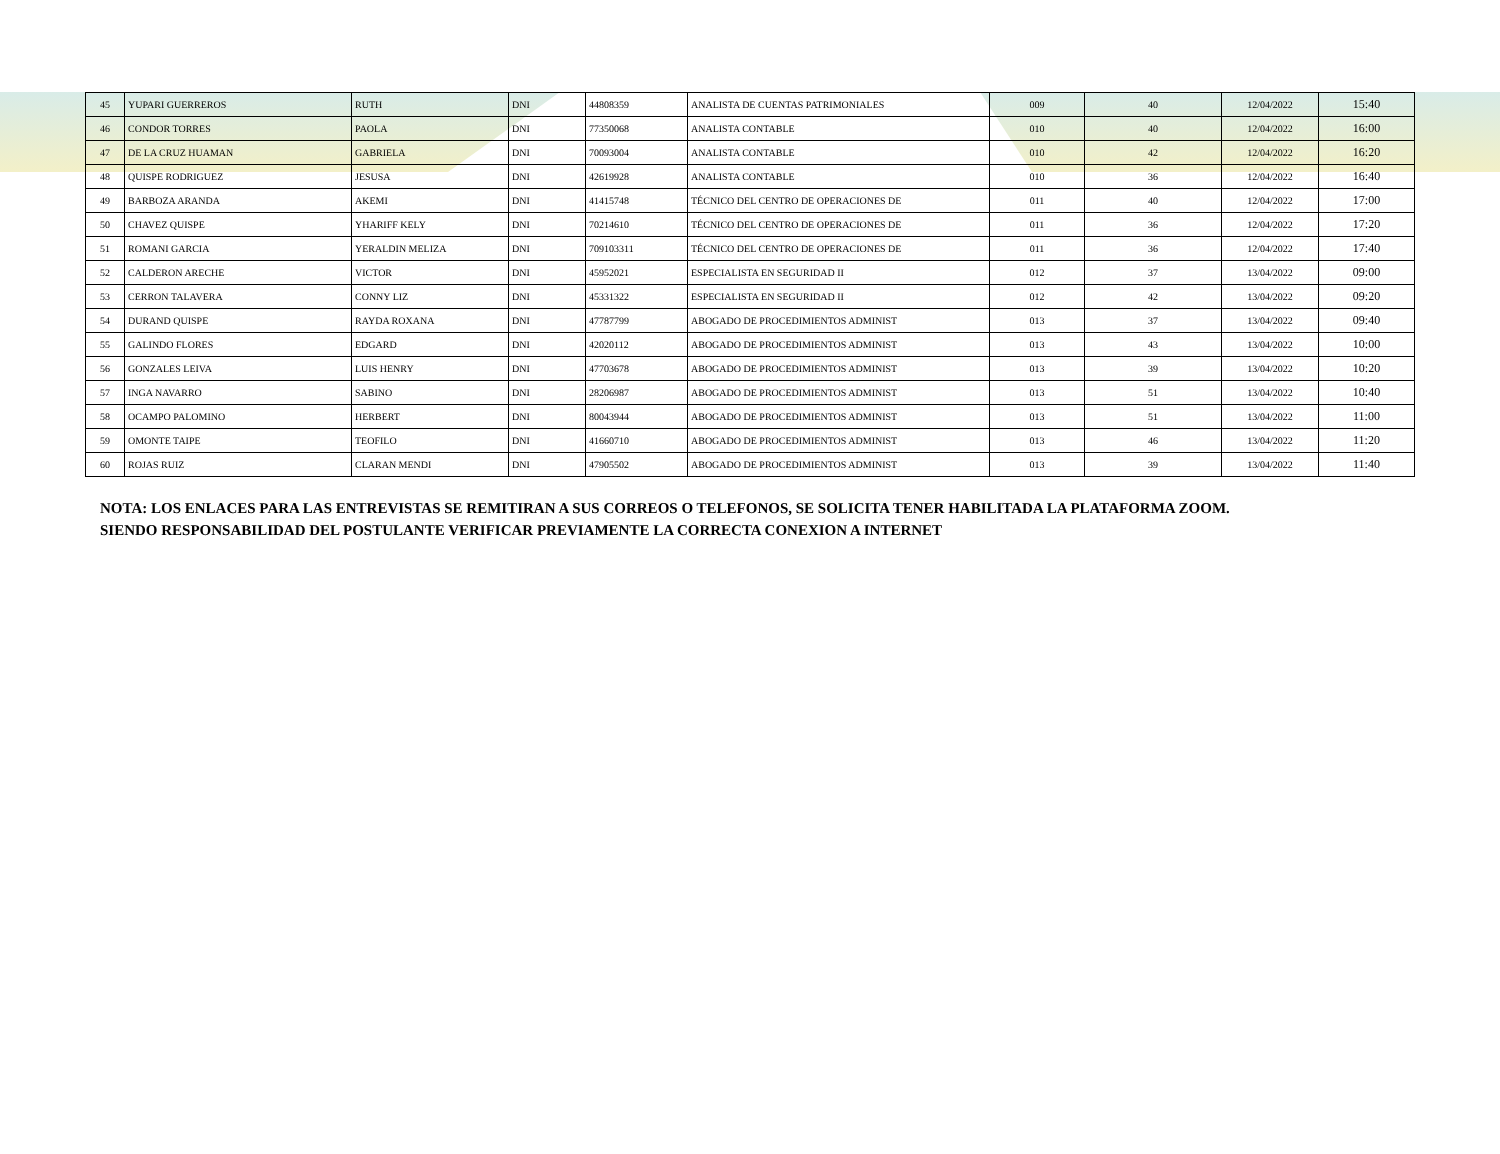| 45 | YUPARI GUERREROS | RUTH | DNI | 44808359 | ANALISTA DE CUENTAS PATRIMONIALES | 009 | 40 | 12/04/2022 | 15:40 |
| 46 | CONDOR TORRES | PAOLA | DNI | 77350068 | ANALISTA CONTABLE | 010 | 40 | 12/04/2022 | 16:00 |
| 47 | DE LA CRUZ HUAMAN | GABRIELA | DNI | 70093004 | ANALISTA CONTABLE | 010 | 42 | 12/04/2022 | 16:20 |
| 48 | QUISPE RODRIGUEZ | JESUSA | DNI | 42619928 | ANALISTA CONTABLE | 010 | 36 | 12/04/2022 | 16:40 |
| 49 | BARBOZA ARANDA | AKEMI | DNI | 41415748 | TÉCNICO DEL CENTRO DE OPERACIONES DE | 011 | 40 | 12/04/2022 | 17:00 |
| 50 | CHAVEZ QUISPE | YHARIFF KELY | DNI | 70214610 | TÉCNICO DEL CENTRO DE OPERACIONES DE | 011 | 36 | 12/04/2022 | 17:20 |
| 51 | ROMANI GARCIA | YERALDIN MELIZA | DNI | 709103311 | TÉCNICO DEL CENTRO DE OPERACIONES DE | 011 | 36 | 12/04/2022 | 17:40 |
| 52 | CALDERON ARECHE | VICTOR | DNI | 45952021 | ESPECIALISTA EN SEGURIDAD II | 012 | 37 | 13/04/2022 | 09:00 |
| 53 | CERRON TALAVERA | CONNY LIZ | DNI | 45331322 | ESPECIALISTA EN SEGURIDAD II | 012 | 42 | 13/04/2022 | 09:20 |
| 54 | DURAND QUISPE | RAYDA ROXANA | DNI | 47787799 | ABOGADO DE PROCEDIMIENTOS ADMINIST | 013 | 37 | 13/04/2022 | 09:40 |
| 55 | GALINDO FLORES | EDGARD | DNI | 42020112 | ABOGADO DE PROCEDIMIENTOS ADMINIST | 013 | 43 | 13/04/2022 | 10:00 |
| 56 | GONZALES LEIVA | LUIS HENRY | DNI | 47703678 | ABOGADO DE PROCEDIMIENTOS ADMINIST | 013 | 39 | 13/04/2022 | 10:20 |
| 57 | INGA NAVARRO | SABINO | DNI | 28206987 | ABOGADO DE PROCEDIMIENTOS ADMINIST | 013 | 51 | 13/04/2022 | 10:40 |
| 58 | OCAMPO PALOMINO | HERBERT | DNI | 80043944 | ABOGADO DE PROCEDIMIENTOS ADMINIST | 013 | 51 | 13/04/2022 | 11:00 |
| 59 | OMONTE TAIPE | TEOFILO | DNI | 41660710 | ABOGADO DE PROCEDIMIENTOS ADMINIST | 013 | 46 | 13/04/2022 | 11:20 |
| 60 | ROJAS RUIZ | CLARAN MENDI | DNI | 47905502 | ABOGADO DE PROCEDIMIENTOS ADMINIST | 013 | 39 | 13/04/2022 | 11:40 |
NOTA: LOS ENLACES PARA LAS ENTREVISTAS SE REMITIRAN A SUS CORREOS O TELEFONOS, SE SOLICITA TENER HABILITADA LA PLATAFORMA ZOOM. SIENDO RESPONSABILIDAD DEL POSTULANTE VERIFICAR PREVIAMENTE LA CORRECTA CONEXION A INTERNET